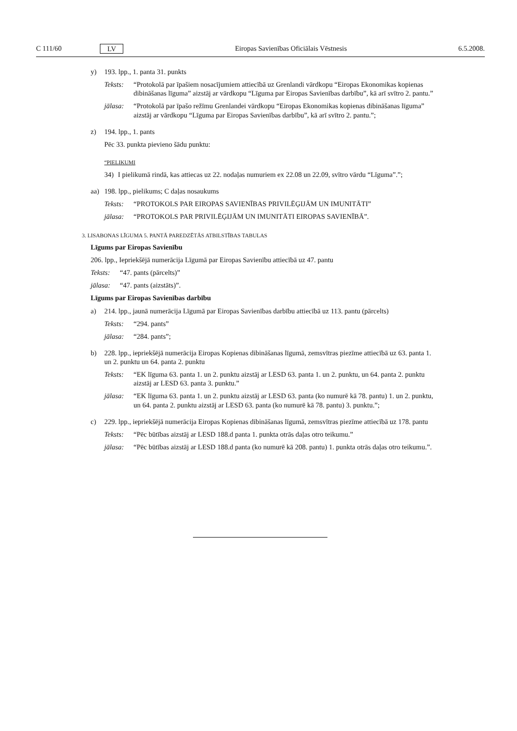C 111/60 LV Eiropas Savienības Oficiālais Vēstnesis 6.5.2008.
y) 193. lpp., 1. panta 31. punkts
Teksts: “Protokolā par īpašiem nosacījumiem attiecībā uz Grenlandi vārdkopu “Eiropas Ekonomikas kopienas dibināšanas līguma” aizstāj ar vārdkopu “Līguma par Eiropas Savienības darbību”, kā arī svītro 2. pantu.”
jālasa: “Protokolā par īpašo režīmu Grenlandei vārdkopu “Eiropas Ekonomikas kopienas dibināšanas līguma” aizstāj ar vārdkopu “Līguma par Eiropas Savienības darbību”, kā arī svītro 2. pantu.”;
z) 194. lpp., 1. pants
Pēc 33. punkta pievieno šādu punktu:
“PIELIKUMI
34) I pielikumā rindā, kas attiecas uz 22. nodaļas numuriem ex 22.08 un 22.09, svītro vārdu “Līguma”.”;
aa) 198. lpp., pielikums; C daļas nosaukums
Teksts: “PROTOKOLS PAR EIROPAS SAVIENĪBAS PRIVILĒĢIJĀM UN IMUNITĀTI”
jālasa: “PROTOKOLS PAR PRIVILĒĢIJĀM UN IMUNITĀTI EIROPAS SAVIENĪBĀ”.
3. LISABONAS LĪGUMA 5. PANTĀ PAREDZĒTĀS ATBILSTĪBAS TABULAS
Līgums par Eiropas Savienību
206. lpp., Iepriekšējā numerācija Līgumā par Eiropas Savienību attiecībā uz 47. pantu
Teksts: “47. pants (pārcelts)”
jālasa: “47. pants (aizstāts)”.
Līgums par Eiropas Savienības darbību
a) 214. lpp., jaunā numerācija Līgumā par Eiropas Savienības darbību attiecībā uz 113. pantu (pārcelts)
Teksts: “294. pants”
jālasa: “284. pants”;
b) 228. lpp., iepriekšējā numerācija Eiropas Kopienas dibināšanas līgumā, zemsvītras piezīme attiecībā uz 63. panta 1. un 2. punktu un 64. panta 2. punktu
Teksts: “EK līguma 63. panta 1. un 2. punktu aizstāj ar LESD 63. panta 1. un 2. punktu, un 64. panta 2. punktu aizstāj ar LESD 63. panta 3. punktu.”
jālasa: “EK līguma 63. panta 1. un 2. punktu aizstāj ar LESD 63. panta (ko numurē kā 78. pantu) 1. un 2. punktu, un 64. panta 2. punktu aizstāj ar LESD 63. panta (ko numurē kā 78. pantu) 3. punktu.”;
c) 229. lpp., iepriekšējā numerācija Eiropas Kopienas dibināšanas līgumā, zemsvītras piezīme attiecībā uz 178. pantu
Teksts: “Pēc būtības aizstāj ar LESD 188.d panta 1. punkta otrās daļas otro teikumu.”
jālasa: “Pēc būtības aizstāj ar LESD 188.d panta (ko numurē kā 208. pantu) 1. punkta otrās daļas otro teikumu.”.